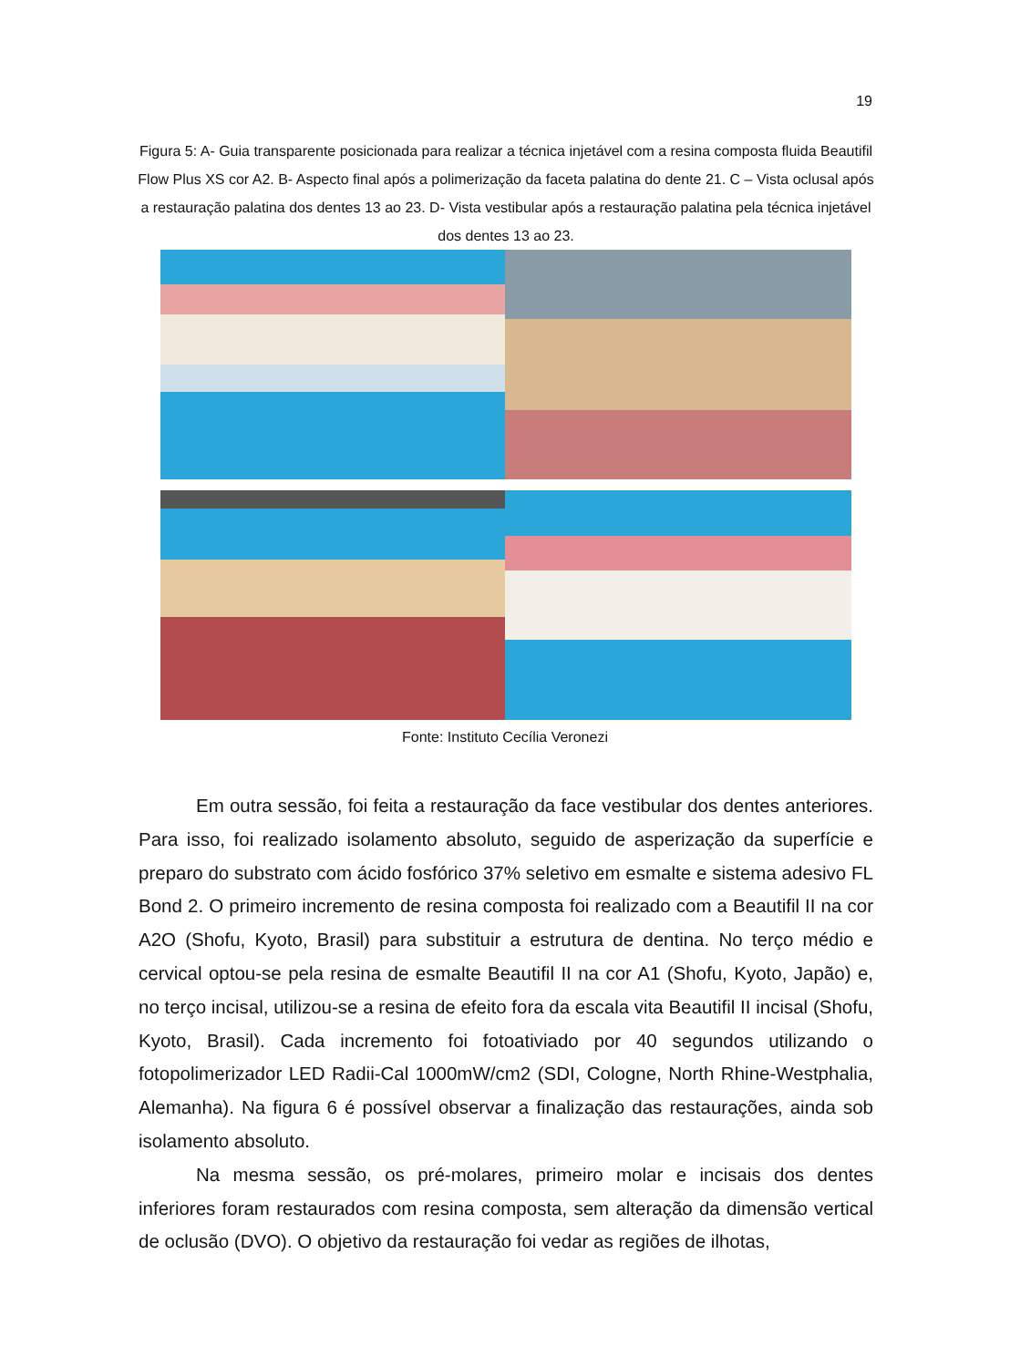19
Figura 5: A- Guia transparente posicionada para realizar a técnica injetável com a resina composta fluida Beautifil Flow Plus XS cor A2. B- Aspecto final após a polimerização da faceta palatina do dente 21. C – Vista oclusal após a restauração palatina dos dentes 13 ao 23. D- Vista vestibular após a restauração palatina pela técnica injetável dos dentes 13 ao 23.
Fonte: Instituto Cecília Veronezi
Em outra sessão, foi feita a restauração da face vestibular dos dentes anteriores. Para isso, foi realizado isolamento absoluto, seguido de asperização da superfície e preparo do substrato com ácido fosfórico 37% seletivo em esmalte e sistema adesivo FL Bond 2. O primeiro incremento de resina composta foi realizado com a Beautifil II na cor A2O (Shofu, Kyoto, Brasil) para substituir a estrutura de dentina. No terço médio e cervical optou-se pela resina de esmalte Beautifil II na cor A1 (Shofu, Kyoto, Japão) e, no terço incisal, utilizou-se a resina de efeito fora da escala vita Beautifil II incisal (Shofu, Kyoto, Brasil). Cada incremento foi fotoativiado por 40 segundos utilizando o fotopolimerizador LED Radii-Cal 1000mW/cm2 (SDI, Cologne, North Rhine-Westphalia, Alemanha). Na figura 6 é possível observar a finalização das restaurações, ainda sob isolamento absoluto.
Na mesma sessão, os pré-molares, primeiro molar e incisais dos dentes inferiores foram restaurados com resina composta, sem alteração da dimensão vertical de oclusão (DVO). O objetivo da restauração foi vedar as regiões de ilhotas,